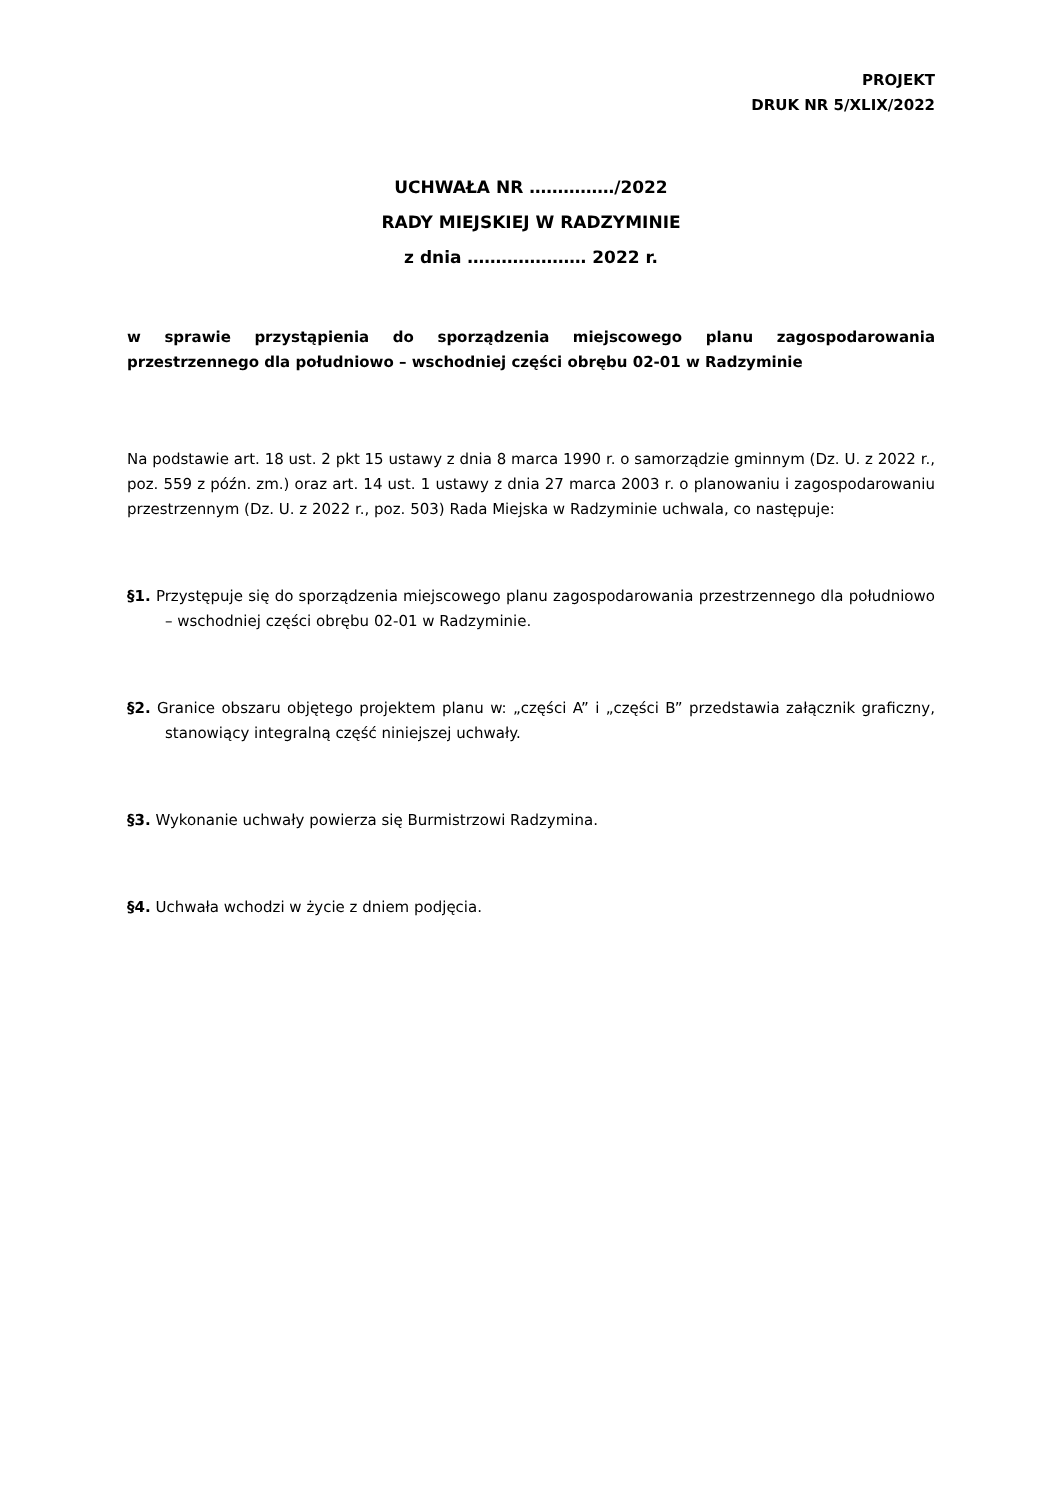PROJEKT
DRUK NR 5/XLIX/2022
UCHWAŁA NR ……………/2022
RADY MIEJSKIEJ W RADZYMINIE
z dnia ………………… 2022 r.
w sprawie przystąpienia do sporządzenia miejscowego planu zagospodarowania przestrzennego dla południowo – wschodniej części obrębu 02-01 w Radzyminie
Na podstawie art. 18 ust. 2 pkt 15 ustawy z dnia 8 marca 1990 r. o samorządzie gminnym (Dz. U. z 2022 r., poz. 559 z późn. zm.) oraz art. 14 ust. 1 ustawy z dnia 27 marca 2003 r. o planowaniu i zagospodarowaniu przestrzennym (Dz. U. z 2022 r., poz. 503) Rada Miejska w Radzyminie uchwala, co następuje:
§1. Przystępuje się do sporządzenia miejscowego planu zagospodarowania przestrzennego dla południowo – wschodniej części obrębu 02-01 w Radzyminie.
§2. Granice obszaru objętego projektem planu w: „części A” i „części B” przedstawia załącznik graficzny, stanowiący integralną część niniejszej uchwały.
§3. Wykonanie uchwały powierza się Burmistrzowi Radzymina.
§4. Uchwała wchodzi w życie z dniem podjęcia.